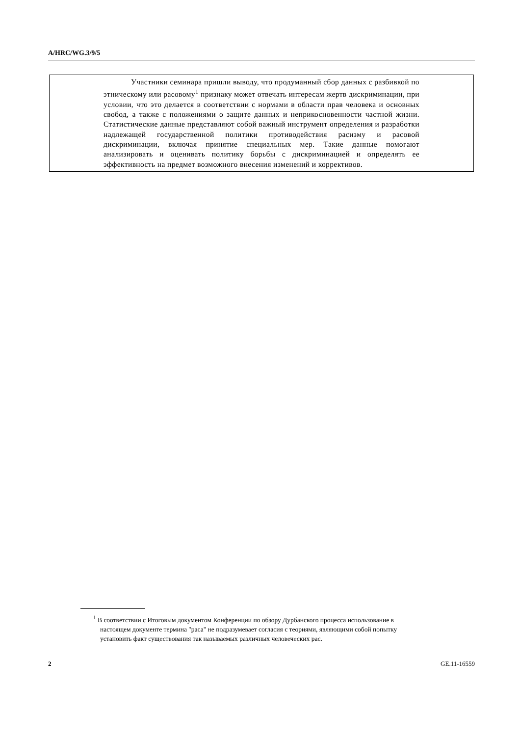A/HRC/WG.3/9/5
Участники семинара пришли выводу, что продуманный сбор данных с разбивкой по этническому или расовому<sup>1</sup> признаку может отвечать интересам жертв дискриминации, при условии, что это делается в соответствии с нормами в области прав человека и основных свобод, а также с положениями о защите данных и неприкосновенности частной жизни. Статистические данные представляют собой важный инструмент определения и разработки надлежащей государственной политики противодействия расизму и расовой дискриминации, включая принятие специальных мер. Такие данные помогают анализировать и оценивать политику борьбы с дискриминацией и определять ее эффективность на предмет возможного внесения изменений и коррективов.
<sup>1</sup> В соответствии с Итоговым документом Конференции по обзору Дурбанского процесса использование в настоящем документе термина "раса" не подразумевает согласия с теориями, являющими собой попытку установить факт существования так называемых различных человеческих рас.
2 GE.11-16559